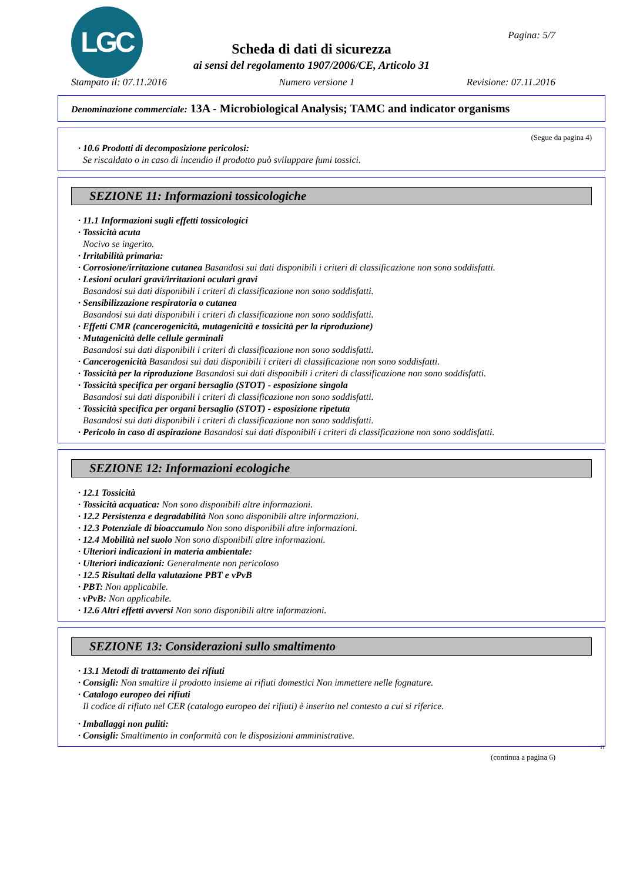LGC Pagina: 5/7
Scheda di dati di sicurezza
ai sensi del regolamento 1907/2006/CE, Articolo 31
Stampato il: 07.11.2016 Numero versione 1 Revisione: 07.11.2016
Denominazione commerciale: 13A - Microbiological Analysis; TAMC and indicator organisms
(Segue da pagina 4)
· 10.6 Prodotti di decomposizione pericolosi:
Se riscaldato o in caso di incendio il prodotto può sviluppare fumi tossici.
SEZIONE 11: Informazioni tossicologiche
· 11.1 Informazioni sugli effetti tossicologici
· Tossicità acuta
Nocivo se ingerito.
· Irritabilità primaria:
· Corrosione/irritazione cutanea Basandosi sui dati disponibili i criteri di classificazione non sono soddisfatti.
· Lesioni oculari gravi/irritazioni oculari gravi
Basandosi sui dati disponibili i criteri di classificazione non sono soddisfatti.
· Sensibilizzazione respiratoria o cutanea
Basandosi sui dati disponibili i criteri di classificazione non sono soddisfatti.
· Effetti CMR (cancerogenicità, mutagenicità e tossicità per la riproduzione)
· Mutagenicità delle cellule germinali
Basandosi sui dati disponibili i criteri di classificazione non sono soddisfatti.
· Cancerogenicità Basandosi sui dati disponibili i criteri di classificazione non sono soddisfatti.
· Tossicità per la riproduzione Basandosi sui dati disponibili i criteri di classificazione non sono soddisfatti.
· Tossicità specifica per organi bersaglio (STOT) - esposizione singola
Basandosi sui dati disponibili i criteri di classificazione non sono soddisfatti.
· Tossicità specifica per organi bersaglio (STOT) - esposizione ripetuta
Basandosi sui dati disponibili i criteri di classificazione non sono soddisfatti.
· Pericolo in caso di aspirazione Basandosi sui dati disponibili i criteri di classificazione non sono soddisfatti.
SEZIONE 12: Informazioni ecologiche
· 12.1 Tossicità
· Tossicità acquatica: Non sono disponibili altre informazioni.
· 12.2 Persistenza e degradabilità Non sono disponibili altre informazioni.
· 12.3 Potenziale di bioaccumulo Non sono disponibili altre informazioni.
· 12.4 Mobilità nel suolo Non sono disponibili altre informazioni.
· Ulteriori indicazioni in materia ambientale:
· Ulteriori indicazioni: Generalmente non pericoloso
· 12.5 Risultati della valutazione PBT e vPvB
· PBT: Non applicabile.
· vPvB: Non applicabile.
· 12.6 Altri effetti avversi Non sono disponibili altre informazioni.
SEZIONE 13: Considerazioni sullo smaltimento
· 13.1 Metodi di trattamento dei rifiuti
· Consigli: Non smaltire il prodotto insieme ai rifiuti domestici Non immettere nelle fognature.
· Catalogo europeo dei rifiuti
Il codice di rifiuto nel CER (catalogo europeo dei rifiuti) è inserito nel contesto a cui si riferice.
· Imballaggi non puliti:
· Consigli: Smaltimento in conformità con le disposizioni amministrative.
IT
(continua a pagina 6)